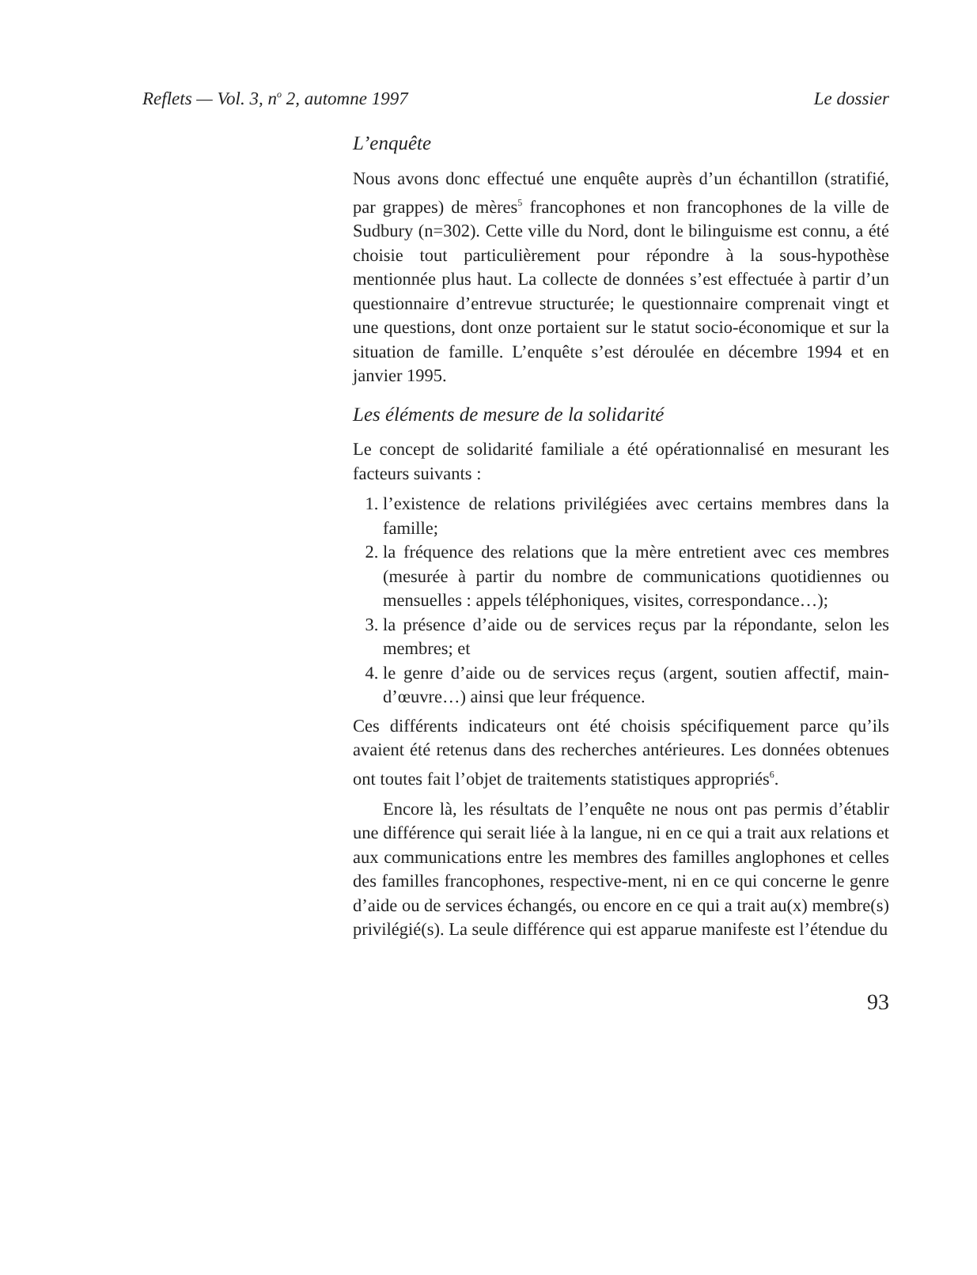Reflets — Vol. 3, n<sup>o</sup> 2, automne 1997 Le dossier
L’enquête
Nous avons donc effectué une enquête auprès d’un échantillon (stratifié, par grappes) de mères<sup>5</sup> francophones et non francophones de la ville de Sudbury (n=302). Cette ville du Nord, dont le bilinguisme est connu, a été choisie tout particulièrement pour répondre à la sous-hypothèse mentionnée plus haut. La collecte de données s’est effectuée à partir d’un questionnaire d’entrevue structurée; le questionnaire comprenait vingt et une questions, dont onze portaient sur le statut socio-économique et sur la situation de famille. L’enquête s’est déroulée en décembre 1994 et en janvier 1995.
Les éléments de mesure de la solidarité
Le concept de solidarité familiale a été opérationnalisé en mesurant les facteurs suivants :
1. l’existence de relations privilégiées avec certains membres dans la famille;
2. la fréquence des relations que la mère entretient avec ces membres (mesurée à partir du nombre de communications quotidiennes ou mensuelles : appels téléphoniques, visites, correspondance…);
3. la présence d’aide ou de services reçus par la répondante, selon les membres; et
4. le genre d’aide ou de services reçus (argent, soutien affectif, main-d’œuvre…) ainsi que leur fréquence.
Ces différents indicateurs ont été choisis spécifiquement parce qu’ils avaient été retenus dans des recherches antérieures. Les données obtenues ont toutes fait l’objet de traitements statistiques appropriés<sup>6</sup>.
Encore là, les résultats de l’enquête ne nous ont pas permis d’établir une différence qui serait liée à la langue, ni en ce qui a trait aux relations et aux communications entre les membres des familles anglophones et celles des familles francophones, respective-ment, ni en ce qui concerne le genre d’aide ou de services échangés, ou encore en ce qui a trait au(x) membre(s) privilégié(s). La seule différence qui est apparue manifeste est l’étendue du
93